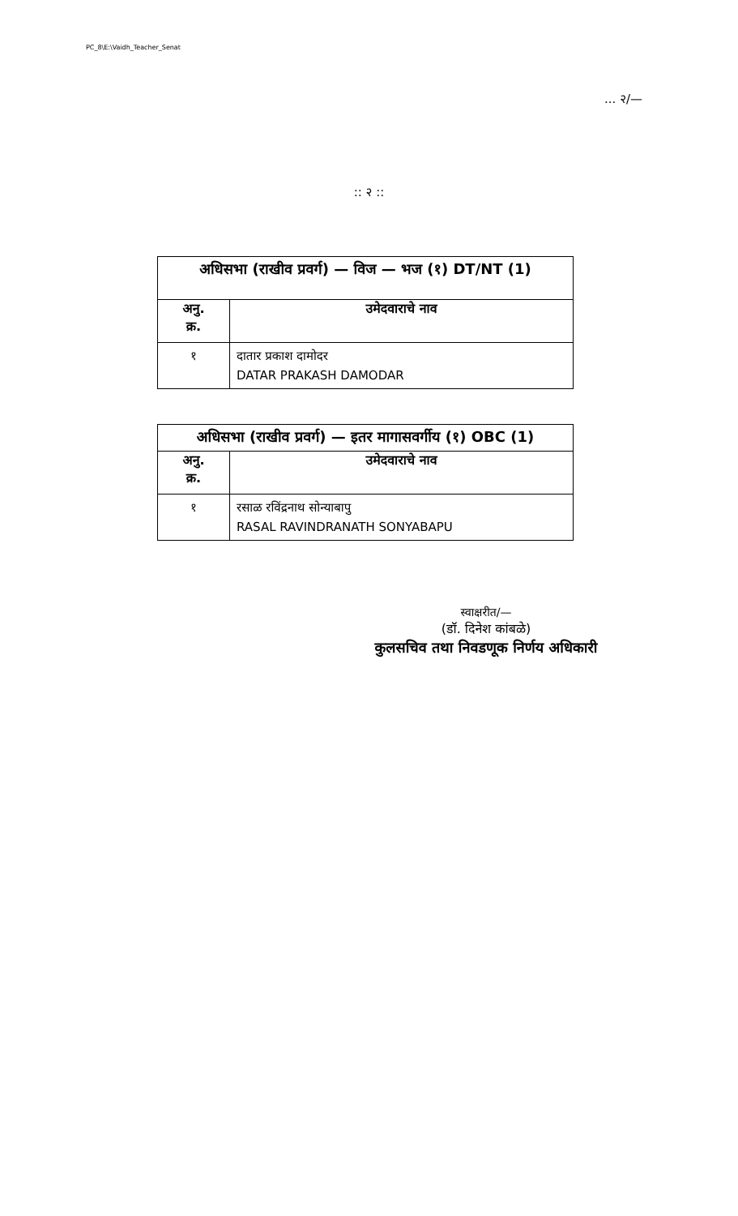PC_8\E:\Vaidh_Teacher_Senat
... २/—
:: २ ::
| अधिसभा (राखीव प्रवर्ग) — विज — भज (१) DT/NT (1) | |
| --- | --- |
| अनु. क्र. | उमेदवाराचे नाव |
| १ | दातार प्रकाश दामोदर DATAR PRAKASH DAMODAR |
| अधिसभा (राखीव प्रवर्ग) — इतर मागासवर्गीय (१) OBC (1) | |
| --- | --- |
| अनु. क्र. | उमेदवाराचे नाव |
| १ | रसाळ रविंद्रनाथ सोन्याबापु RASAL RAVINDRANATH SONYABAPU |
स्वाक्षरीत/—
(डॉ. दिनेश कांबळे)
कुलसचिव तथा निवडणूक निर्णय अधिकारी